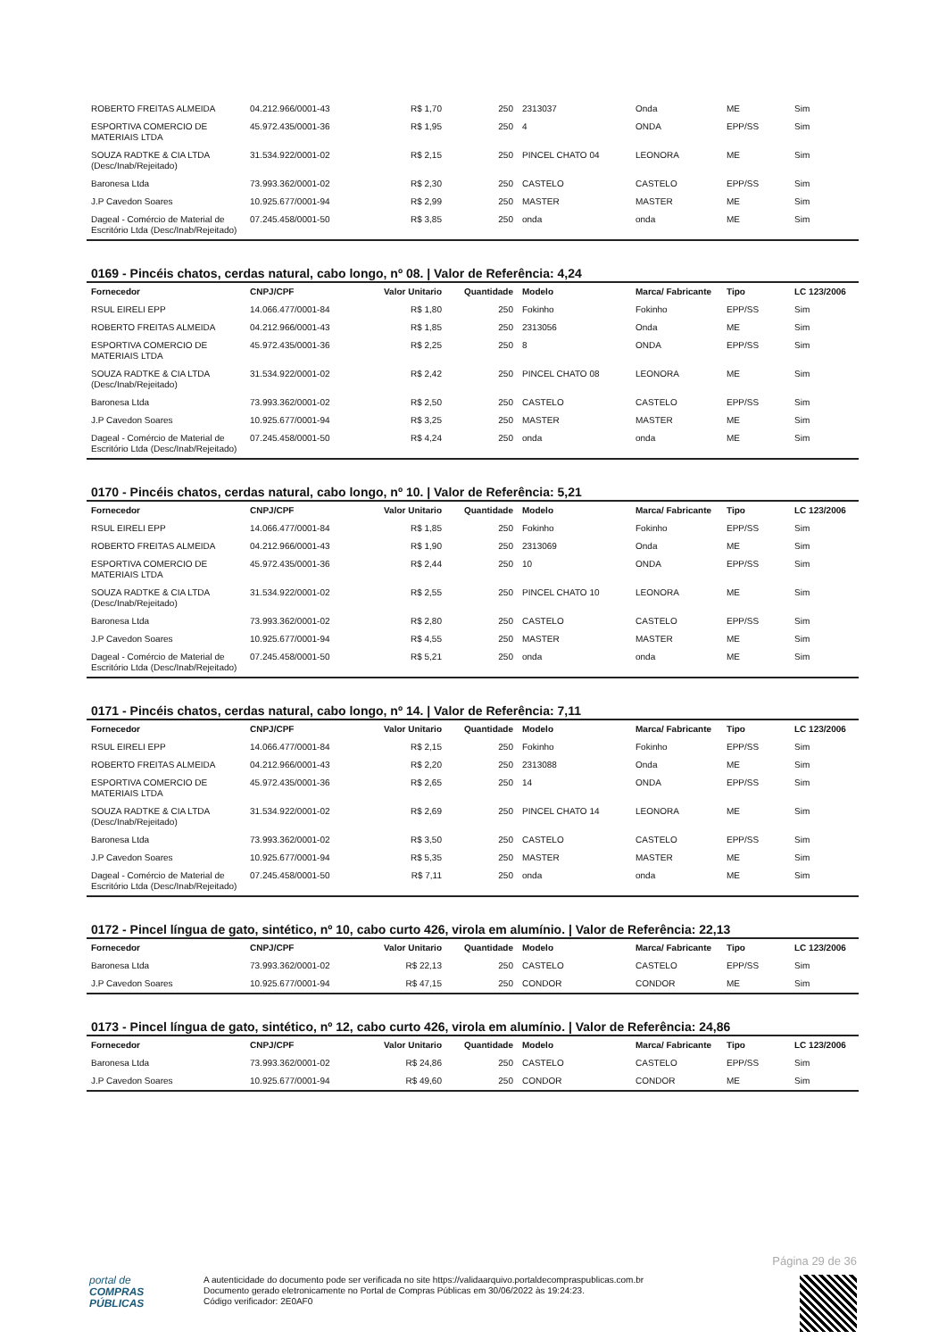| ROBERTO FREITAS ALMEIDA | 04.212.966/0001-43 | R$ 1,70 | 250 | 2313037 | Onda | ME | Sim |
| ESPORTIVA COMERCIO DE MATERIAIS LTDA | 45.972.435/0001-36 | R$ 1,95 | 250 | 4 | ONDA | EPP/SS | Sim |
| SOUZA RADTKE & CIA LTDA (Desc/Inab/Rejeitado) | 31.534.922/0001-02 | R$ 2,15 | 250 | PINCEL CHATO 04 | LEONORA | ME | Sim |
| Baronesa Ltda | 73.993.362/0001-02 | R$ 2,30 | 250 | CASTELO | CASTELO | EPP/SS | Sim |
| J.P Cavedon Soares | 10.925.677/0001-94 | R$ 2,99 | 250 | MASTER | MASTER | ME | Sim |
| Dageal - Comércio de Material de Escritório Ltda (Desc/Inab/Rejeitado) | 07.245.458/0001-50 | R$ 3,85 | 250 | onda | onda | ME | Sim |
0169 - Pincéis chatos, cerdas natural, cabo longo, nº 08. | Valor de Referência: 4,24
| Fornecedor | CNPJ/CPF | Valor Unitario | Quantidade | Modelo | Marca/ Fabricante | Tipo | LC 123/2006 |
| --- | --- | --- | --- | --- | --- | --- | --- |
| RSUL EIRELI EPP | 14.066.477/0001-84 | R$ 1,80 | 250 | Fokinho | Fokinho | EPP/SS | Sim |
| ROBERTO FREITAS ALMEIDA | 04.212.966/0001-43 | R$ 1,85 | 250 | 2313056 | Onda | ME | Sim |
| ESPORTIVA COMERCIO DE MATERIAIS LTDA | 45.972.435/0001-36 | R$ 2,25 | 250 | 8 | ONDA | EPP/SS | Sim |
| SOUZA RADTKE & CIA LTDA (Desc/Inab/Rejeitado) | 31.534.922/0001-02 | R$ 2,42 | 250 | PINCEL CHATO 08 | LEONORA | ME | Sim |
| Baronesa Ltda | 73.993.362/0001-02 | R$ 2,50 | 250 | CASTELO | CASTELO | EPP/SS | Sim |
| J.P Cavedon Soares | 10.925.677/0001-94 | R$ 3,25 | 250 | MASTER | MASTER | ME | Sim |
| Dageal - Comércio de Material de Escritório Ltda (Desc/Inab/Rejeitado) | 07.245.458/0001-50 | R$ 4,24 | 250 | onda | onda | ME | Sim |
0170 - Pincéis chatos, cerdas natural, cabo longo, nº 10. | Valor de Referência: 5,21
| Fornecedor | CNPJ/CPF | Valor Unitario | Quantidade | Modelo | Marca/ Fabricante | Tipo | LC 123/2006 |
| --- | --- | --- | --- | --- | --- | --- | --- |
| RSUL EIRELI EPP | 14.066.477/0001-84 | R$ 1,85 | 250 | Fokinho | Fokinho | EPP/SS | Sim |
| ROBERTO FREITAS ALMEIDA | 04.212.966/0001-43 | R$ 1,90 | 250 | 2313069 | Onda | ME | Sim |
| ESPORTIVA COMERCIO DE MATERIAIS LTDA | 45.972.435/0001-36 | R$ 2,44 | 250 | 10 | ONDA | EPP/SS | Sim |
| SOUZA RADTKE & CIA LTDA (Desc/Inab/Rejeitado) | 31.534.922/0001-02 | R$ 2,55 | 250 | PINCEL CHATO 10 | LEONORA | ME | Sim |
| Baronesa Ltda | 73.993.362/0001-02 | R$ 2,80 | 250 | CASTELO | CASTELO | EPP/SS | Sim |
| J.P Cavedon Soares | 10.925.677/0001-94 | R$ 4,55 | 250 | MASTER | MASTER | ME | Sim |
| Dageal - Comércio de Material de Escritório Ltda (Desc/Inab/Rejeitado) | 07.245.458/0001-50 | R$ 5,21 | 250 | onda | onda | ME | Sim |
0171 - Pincéis chatos, cerdas natural, cabo longo, nº 14. | Valor de Referência: 7,11
| Fornecedor | CNPJ/CPF | Valor Unitario | Quantidade | Modelo | Marca/ Fabricante | Tipo | LC 123/2006 |
| --- | --- | --- | --- | --- | --- | --- | --- |
| RSUL EIRELI EPP | 14.066.477/0001-84 | R$ 2,15 | 250 | Fokinho | Fokinho | EPP/SS | Sim |
| ROBERTO FREITAS ALMEIDA | 04.212.966/0001-43 | R$ 2,20 | 250 | 2313088 | Onda | ME | Sim |
| ESPORTIVA COMERCIO DE MATERIAIS LTDA | 45.972.435/0001-36 | R$ 2,65 | 250 | 14 | ONDA | EPP/SS | Sim |
| SOUZA RADTKE & CIA LTDA (Desc/Inab/Rejeitado) | 31.534.922/0001-02 | R$ 2,69 | 250 | PINCEL CHATO 14 | LEONORA | ME | Sim |
| Baronesa Ltda | 73.993.362/0001-02 | R$ 3,50 | 250 | CASTELO | CASTELO | EPP/SS | Sim |
| J.P Cavedon Soares | 10.925.677/0001-94 | R$ 5,35 | 250 | MASTER | MASTER | ME | Sim |
| Dageal - Comércio de Material de Escritório Ltda (Desc/Inab/Rejeitado) | 07.245.458/0001-50 | R$ 7,11 | 250 | onda | onda | ME | Sim |
0172 - Pincel língua de gato, sintético, nº 10, cabo curto 426, virola em alumínio. | Valor de Referência: 22,13
| Fornecedor | CNPJ/CPF | Valor Unitario | Quantidade | Modelo | Marca/ Fabricante | Tipo | LC 123/2006 |
| --- | --- | --- | --- | --- | --- | --- | --- |
| Baronesa Ltda | 73.993.362/0001-02 | R$ 22,13 | 250 | CASTELO | CASTELO | EPP/SS | Sim |
| J.P Cavedon Soares | 10.925.677/0001-94 | R$ 47,15 | 250 | CONDOR | CONDOR | ME | Sim |
0173 - Pincel língua de gato, sintético, nº 12, cabo curto 426, virola em alumínio. | Valor de Referência: 24,86
| Fornecedor | CNPJ/CPF | Valor Unitario | Quantidade | Modelo | Marca/ Fabricante | Tipo | LC 123/2006 |
| --- | --- | --- | --- | --- | --- | --- | --- |
| Baronesa Ltda | 73.993.362/0001-02 | R$ 24,86 | 250 | CASTELO | CASTELO | EPP/SS | Sim |
| J.P Cavedon Soares | 10.925.677/0001-94 | R$ 49,60 | 250 | CONDOR | CONDOR | ME | Sim |
Página 29 de 36
portal de
COMPRAS
PÚBLICAS
A autenticidade do documento pode ser verificada no site https://validaarquivo.portaldecompraspublicas.com.br
Documento gerado eletronicamente no Portal de Compras Públicas em 30/06/2022 às 19:24:23.
Código verificador: 2E0AF0